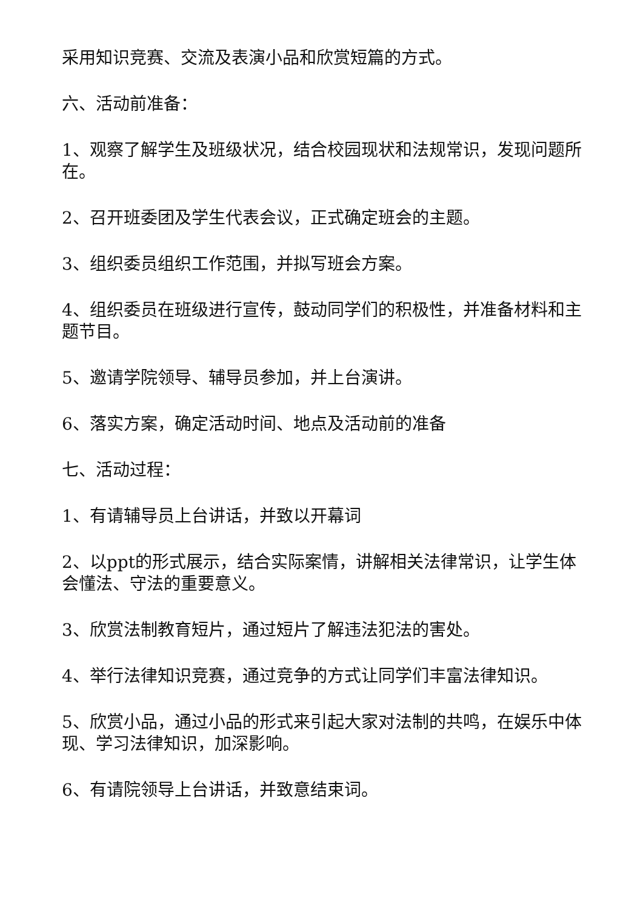采用知识竞赛、交流及表演小品和欣赏短篇的方式。
六、活动前准备：
1、观察了解学生及班级状况，结合校园现状和法规常识，发现问题所在。
2、召开班委团及学生代表会议，正式确定班会的主题。
3、组织委员组织工作范围，并拟写班会方案。
4、组织委员在班级进行宣传，鼓动同学们的积极性，并准备材料和主题节目。
5、邀请学院领导、辅导员参加，并上台演讲。
6、落实方案，确定活动时间、地点及活动前的准备
七、活动过程：
1、有请辅导员上台讲话，并致以开幕词
2、以ppt的形式展示，结合实际案情，讲解相关法律常识，让学生体会懂法、守法的重要意义。
3、欣赏法制教育短片，通过短片了解违法犯法的害处。
4、举行法律知识竞赛，通过竞争的方式让同学们丰富法律知识。
5、欣赏小品，通过小品的形式来引起大家对法制的共鸣，在娱乐中体现、学习法律知识，加深影响。
6、有请院领导上台讲话，并致意结束词。